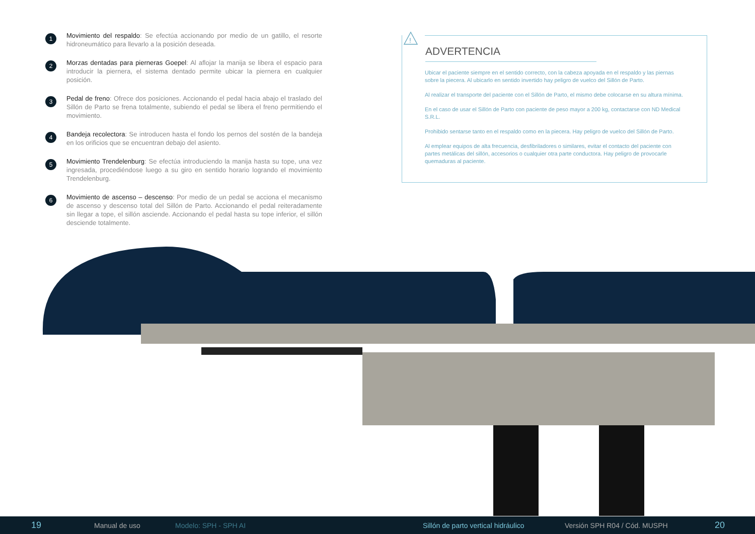1
Movimiento del respaldo: Se efectúa accionando por medio de un gatillo, el resorte hidroneumático para llevarlo a la posición deseada.
2
Morzas dentadas para pierneras Goepel: Al aflojar la manija se libera el espacio para introducir la piernera, el sistema dentado permite ubicar la piernera en cualquier posición.
3
Pedal de freno: Ofrece dos posiciones. Accionando el pedal hacia abajo el traslado del Sillón de Parto se frena totalmente, subiendo el pedal se libera el freno permitiendo el movimiento.
4
Bandeja recolectora: Se introducen hasta el fondo los pernos del sostén de la bandeja en los orificios que se encuentran debajo del asiento.
5
Movimiento Trendelenburg: Se efectúa introduciendo la manija hasta su tope, una vez ingresada, procediéndose luego a su giro en sentido horario logrando el movimiento Trendelenburg.
6
Movimiento de ascenso – descenso: Por medio de un pedal se acciona el mecanismo de ascenso y descenso total del Sillón de Parto. Accionando el pedal reiteradamente sin llegar a tope, el sillón asciende. Accionando el pedal hasta su tope inferior, el sillón desciende totalmente.
!
ADVERTENCIA
Ubicar el paciente siempre en el sentido correcto, con la cabeza apoyada en el respaldo y las piernas sobre la piecera. Al ubicarlo en sentido invertido hay peligro de vuelco del Sillón de Parto.
Al realizar el transporte del paciente con el Sillón de Parto, el mismo debe colocarse en su altura mínima.
En el caso de usar el Sillón de Parto con paciente de peso mayor a 200 kg, contactarse con ND Medical S.R.L.
Prohibido sentarse tanto en el respaldo como en la piecera. Hay peligro de vuelco del Sillón de Parto.
Al emplear equipos de alta frecuencia, desfibriladores o similares, evitar el contacto del paciente con partes metálicas del sillón, accesorios o cualquier otra parte conductora. Hay peligro de provocarle quemaduras al paciente.
19 Manual de uso Modelo: SPH - SPH AI Sillón de parto vertical hidráulico Versión SPH R04 / Cód. MUSPH 20